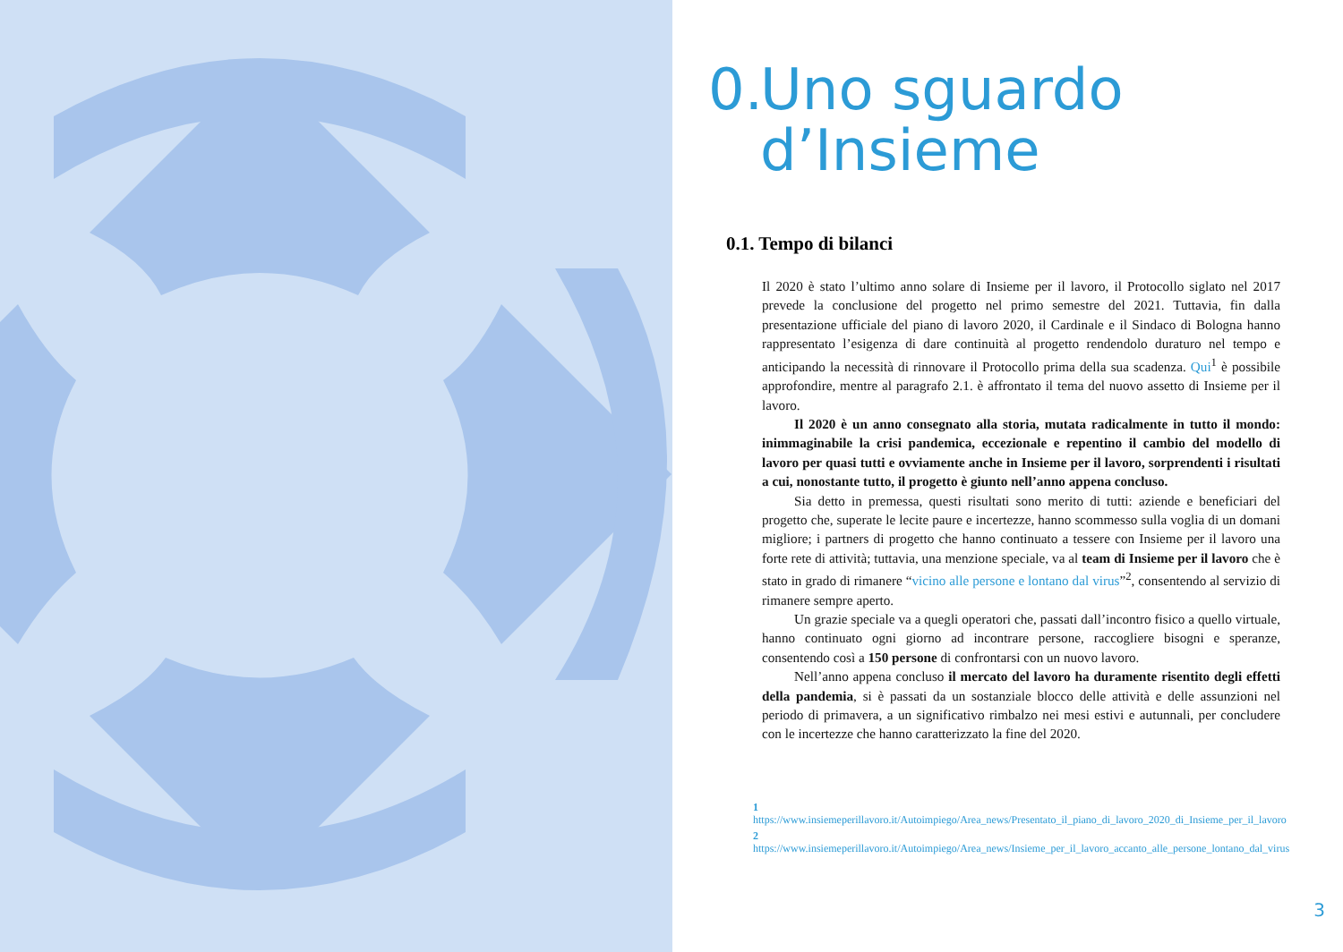0. Uno sguardo
d’Insieme
0.1. Tempo di bilanci
Il 2020 è stato l’ultimo anno solare di Insieme per il lavoro, il Protocollo siglato nel 2017 prevede la conclusione del progetto nel primo semestre del 2021. Tuttavia, fin dalla presentazione ufficiale del piano di lavoro 2020, il Cardinale e il Sindaco di Bologna hanno rappresentato l’esigenza di dare continuità al progetto rendendolo duraturo nel tempo e anticipando la necessità di rinnovare il Protocollo prima della sua scadenza. Qui<sup>1</sup> è possibile approfondire, mentre al paragrafo 2.1. è affrontato il tema del nuovo assetto di Insieme per il lavoro.
Il 2020 è un anno consegnato alla storia, mutata radicalmente in tutto il mondo: inimmaginabile la crisi pandemica, eccezionale e repentino il cambio del modello di lavoro per quasi tutti e ovviamente anche in Insieme per il lavoro, sorprendenti i risultati a cui, nonostante tutto, il progetto è giunto nell’anno appena concluso.
Sia detto in premessa, questi risultati sono merito di tutti: aziende e beneficiari del progetto che, superate le lecite paure e incertezze, hanno scommesso sulla voglia di un domani migliore; i partners di progetto che hanno continuato a tessere con Insieme per il lavoro una forte rete di attività; tuttavia, una menzione speciale, va al team di Insieme per il lavoro che è stato in grado di rimanere “vicino alle persone e lontano dal virus”<sup>2</sup>, consentendo al servizio di rimanere sempre aperto.
Un grazie speciale va a quegli operatori che, passati dall’incontro fisico a quello virtuale, hanno continuato ogni giorno ad incontrare persone, raccogliere bisogni e speranze, consentendo così a 150 persone di confrontarsi con un nuovo lavoro.
Nell’anno appena concluso il mercato del lavoro ha duramente risentito degli effetti della pandemia, si è passati da un sostanziale blocco delle attività e delle assunzioni nel periodo di primavera, a un significativo rimbalzo nei mesi estivi e autunnali, per concludere con le incertezze che hanno caratterizzato la fine del 2020.
1 https://www.insiemeperillavoro.it/Autoimpiego/Area_news/Presentato_il_piano_di_lavoro_2020_di_Insieme_per_il_lavoro
2 https://www.insiemeperillavoro.it/Autoimpiego/Area_news/Insieme_per_il_lavoro_accanto_alle_persone_lontano_dal_virus
3